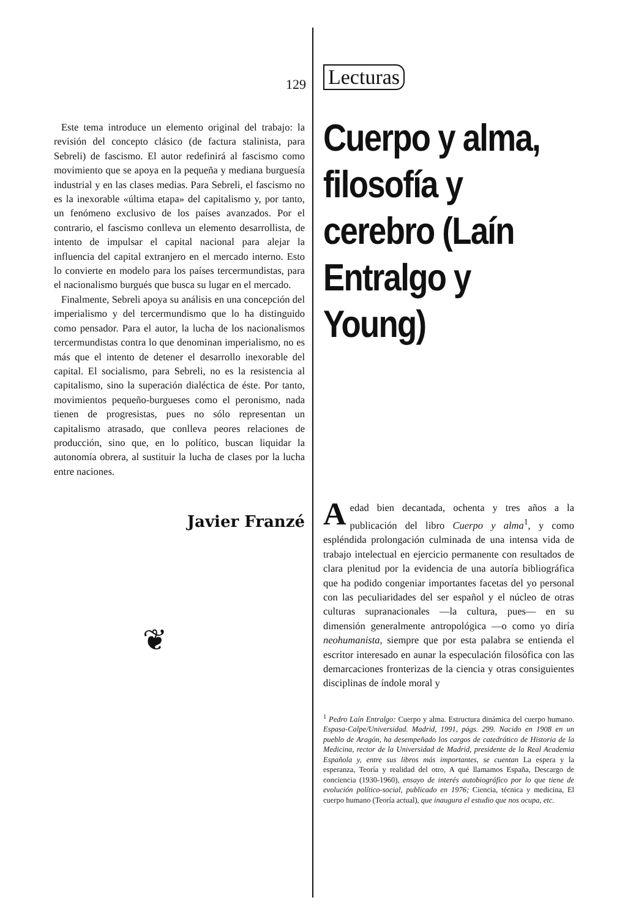129
Este tema introduce un elemento original del trabajo: la revisión del concepto clásico (de factura stalinista, para Sebreli) de fascismo. El autor redefinirá al fascismo como movimiento que se apoya en la pequeña y mediana burguesía industrial y en las clases medias. Para Sebreli, el fascismo no es la inexorable «última etapa» del capitalismo y, por tanto, un fenómeno exclusivo de los países avanzados. Por el contrario, el fascismo conlleva un elemento desarrollista, de intento de impulsar el capital nacional para alejar la influencia del capital extranjero en el mercado interno. Esto lo convierte en modelo para los países tercermundistas, para el nacionalismo burgués que busca su lugar en el mercado.
Finalmente, Sebreli apoya su análisis en una concepción del imperialismo y del tercermundismo que lo ha distinguido como pensador. Para el autor, la lucha de los nacionalismos tercermundistas contra lo que denominan imperialismo, no es más que el intento de detener el desarrollo inexorable del capital. El socialismo, para Sebreli, no es la resistencia al capitalismo, sino la superación dialéctica de éste. Por tanto, movimientos pequeño-burgueses como el peronismo, nada tienen de progresistas, pues no sólo representan un capitalismo atrasado, que conlleva peores relaciones de producción, sino que, en lo político, buscan liquidar la autonomía obrera, al sustituir la lucha de clases por la lucha entre naciones.
Javier Franzé
❦
Lecturas
Cuerpo y alma, filosofía y cerebro (Laín Entralgo y Young)
A edad bien decantada, ochenta y tres años a la publicación del libro Cuerpo y alma<sup>1</sup>, y como espléndida prolongación culminada de una intensa vida de trabajo intelectual en ejercicio permanente con resultados de clara plenitud por la evidencia de una autoría bibliográfica que ha podido congeniar importantes facetas del yo personal con las peculiaridades del ser español y el núcleo de otras culturas supranacionales —la cultura, pues— en su dimensión generalmente antropológica —o como yo diría neohumanista, siempre que por esta palabra se entienda el escritor interesado en aunar la especulación filosófica con las demarcaciones fronterizas de la ciencia y otras consiguientes disciplinas de índole moral y
<sup>1</sup> Pedro Laín Entralgo: Cuerpo y alma. Estructura dinámica del cuerpo humano. Espasa-Calpe/Universidad. Madrid, 1991, págs. 299. Nacido en 1908 en un pueblo de Aragón, ha desempeñado los cargos de catedrático de Historia de la Medicina, rector de la Universidad de Madrid, presidente de la Real Academia Española y, entre sus libros más importantes, se cuentan La espera y la esperanza, Teoría y realidad del otro, A qué llamamos España, Descargo de conciencia (1930-1960), ensayo de interés autobiográfico por lo que tiene de evolución político-social, publicado en 1976; Ciencia, técnica y medicina, El cuerpo humano (Teoría actual), que inaugura el estudio que nos ocupa, etc.